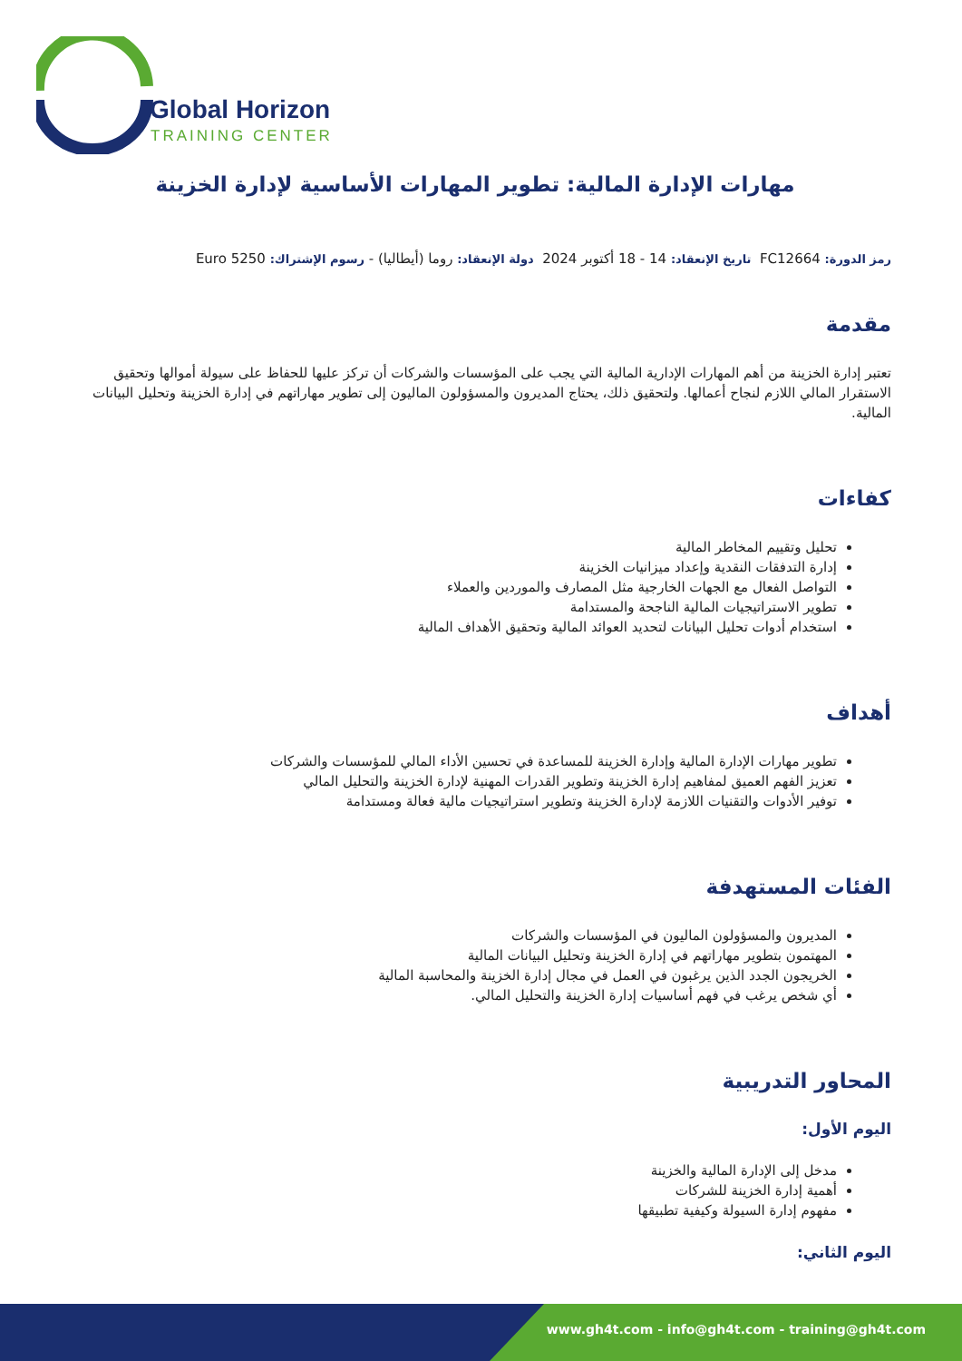Global Horizon
TRAINING CENTER
مهارات الإدارة المالية: تطوير المهارات الأساسية لإدارة الخزينة
رمز الدورة: FC12664 تاريخ الإنعقاد: 14 - 18 أكتوبر 2024 دولة الإنعقاد: روما (أيطاليا) - رسوم الإشتراك: 5250 Euro
مقدمة
تعتبر إدارة الخزينة من أهم المهارات الإدارية المالية التي يجب على المؤسسات والشركات أن تركز عليها للحفاظ على سيولة أموالها وتحقيق الاستقرار المالي اللازم لنجاح أعمالها. ولتحقيق ذلك، يحتاج المديرون والمسؤولون الماليون إلى تطوير مهاراتهم في إدارة الخزينة وتحليل البيانات المالية.
كفاءات
تحليل وتقييم المخاطر المالية
إدارة التدفقات النقدية وإعداد ميزانيات الخزينة
التواصل الفعال مع الجهات الخارجية مثل المصارف والموردين والعملاء
تطوير الاستراتيجيات المالية الناجحة والمستدامة
استخدام أدوات تحليل البيانات لتحديد العوائد المالية وتحقيق الأهداف المالية
أهداف
تطوير مهارات الإدارة المالية وإدارة الخزينة للمساعدة في تحسين الأداء المالي للمؤسسات والشركات
تعزيز الفهم العميق لمفاهيم إدارة الخزينة وتطوير القدرات المهنية لإدارة الخزينة والتحليل المالي
توفير الأدوات والتقنيات اللازمة لإدارة الخزينة وتطوير استراتيجيات مالية فعالة ومستدامة
الفئات المستهدفة
المديرون والمسؤولون الماليون في المؤسسات والشركات
المهتمون بتطوير مهاراتهم في إدارة الخزينة وتحليل البيانات المالية
الخريجون الجدد الذين يرغبون في العمل في مجال إدارة الخزينة والمحاسبة المالية
أي شخص يرغب في فهم أساسيات إدارة الخزينة والتحليل المالي.
المحاور التدريبية
اليوم الأول:
مدخل إلى الإدارة المالية والخزينة
أهمية إدارة الخزينة للشركات
مفهوم إدارة السيولة وكيفية تطبيقها
اليوم الثاني:
www.gh4t.com - info@gh4t.com - training@gh4t.com